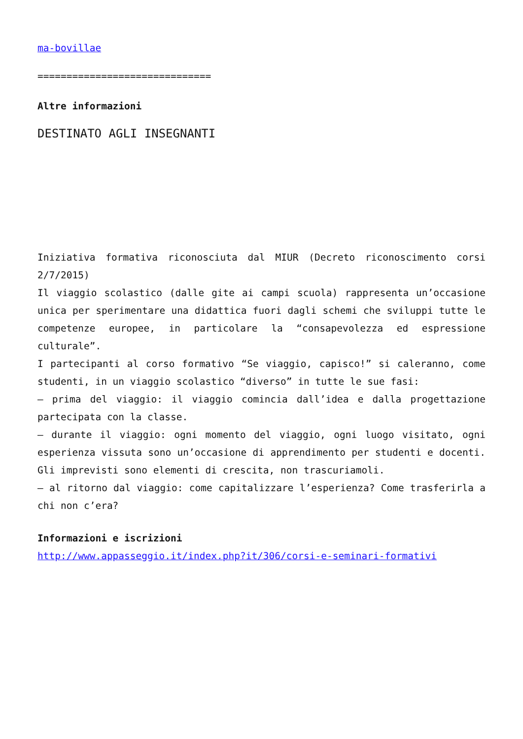ma-bovillae
==============================
Altre informazioni
DESTINATO AGLI INSEGNANTI
Iniziativa formativa riconosciuta dal MIUR (Decreto riconoscimento corsi 2/7/2015)
Il viaggio scolastico (dalle gite ai campi scuola) rappresenta un’occasione unica per sperimentare una didattica fuori dagli schemi che sviluppi tutte le competenze europee, in particolare la “consapevolezza ed espressione culturale”.
I partecipanti al corso formativo “Se viaggio, capisco!” si caleranno, come studenti, in un viaggio scolastico “diverso” in tutte le sue fasi:
– prima del viaggio: il viaggio comincia dall’idea e dalla progettazione partecipata con la classe.
– durante il viaggio: ogni momento del viaggio, ogni luogo visitato, ogni esperienza vissuta sono un’occasione di apprendimento per studenti e docenti. Gli imprevisti sono elementi di crescita, non trascuriamoli.
– al ritorno dal viaggio: come capitalizzare l’esperienza? Come trasferirla a chi non c’era?
Informazioni e iscrizioni
http://www.appasseggio.it/index.php?it/306/corsi-e-seminari-formativi